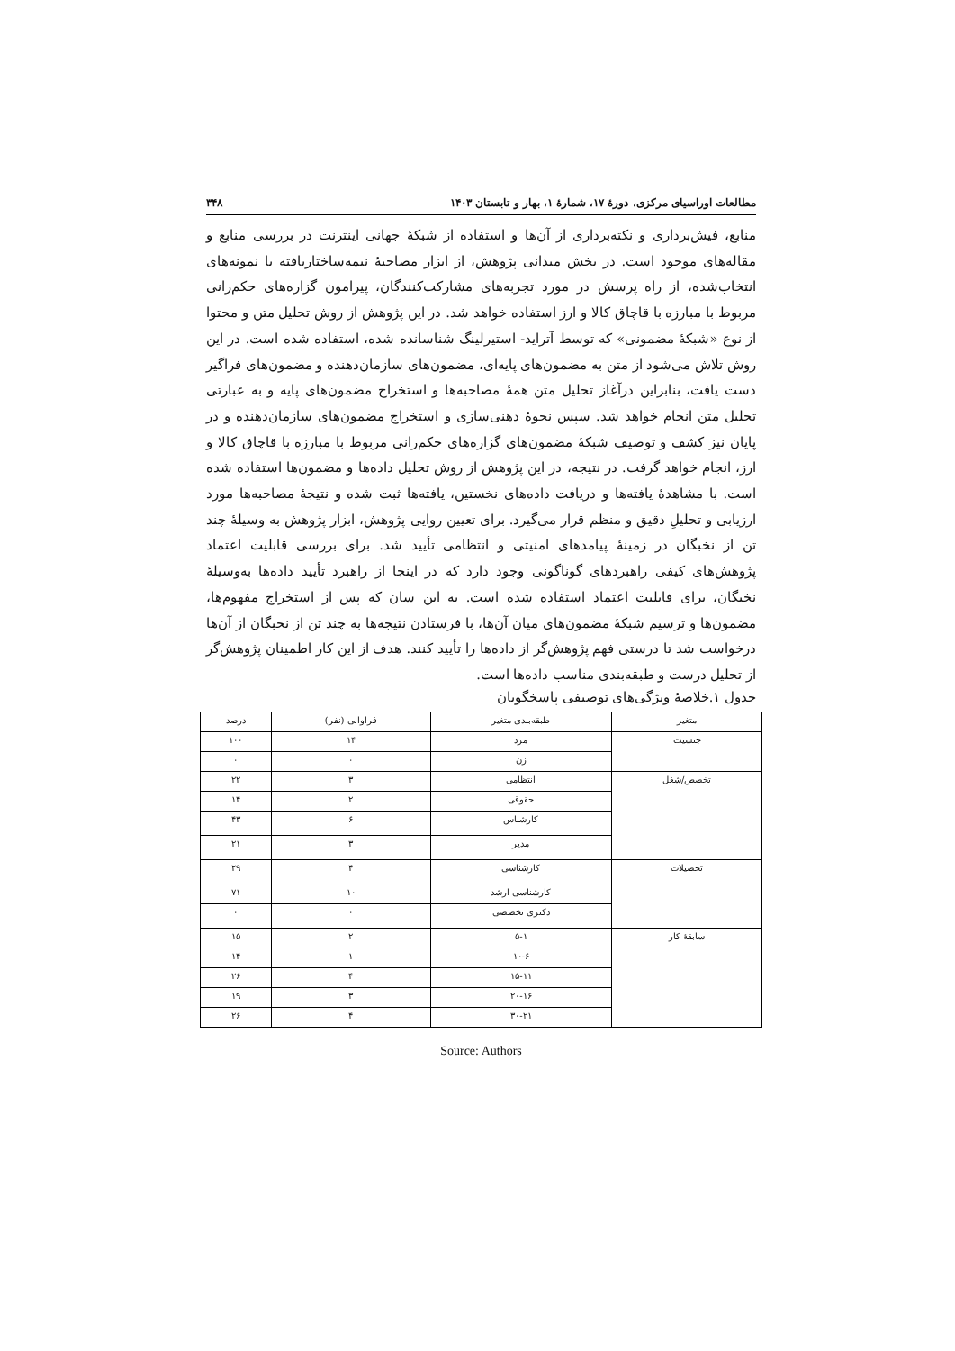مطالعات اوراسیای مرکزی، دورهٔ ۱۷، شمارهٔ ۱، بهار و تابستان ۱۴۰۳ ۳۴۸
منابع، فیش‌برداری و نکته‌برداری از آن‌ها و استفاده از شبکهٔ جهانی اینترنت در بررسی منابع و مقاله‌های موجود است. در بخش میدانی پژوهش، از ابزار مصاحبهٔ نیمه‌ساختاریافته با نمونه‌های انتخاب‌شده، از راه پرسش در مورد تجربه‌های مشارکت‌کنندگان، پیرامون گزاره‌های حکم‌رانی مربوط با مبارزه با قاچاق کالا و ارز استفاده خواهد شد. در این پژوهش از روش تحلیل متن و محتوا از نوع «شبکهٔ مضمونی» که توسط آترايد- استيرلينگ شناسانده شده، استفاده شده است. در این روش تلاش می‌شود از متن به مضمون‌های پایه‌ای، مضمون‌های سازمان‌دهنده و مضمون‌های فراگیر دست یافت، بنابراین درآغاز تحلیل متن همهٔ مصاحبه‌ها و استخراج مضمون‌های پایه و به عبارتی تحلیل متن انجام خواهد شد. سپس نحوهٔ ذهنی‌سازی و استخراج مضمون‌های سازمان‌دهنده و در پایان نیز کشف و توصیف شبکهٔ مضمون‌های گزاره‌های حکم‌رانی مربوط با مبارزه با قاچاق کالا و ارز، انجام خواهد گرفت. در نتیجه، در این پژوهش از روش تحلیل داده‌ها و مضمون‌ها استفاده شده است. با مشاهدهٔ یافته‌ها و دریافت داده‌های نخستین، یافته‌ها ثبت شده و نتیجهٔ مصاحبه‌ها مورد ارزیابی و تحلیلِ دقیق و منظم قرار می‌گیرد. برای تعیین روایی پژوهش، ابزار پژوهش به وسیلهٔ چند تن از نخبگان در زمینهٔ پیامدهای امنیتی و انتظامی تأیید شد. برای بررسی قابلیت اعتماد پژوهش‌های کیفی راهبردهای گوناگونی وجود دارد که در اینجا از راهبرد تأیید داده‌ها به‌وسیلهٔ نخبگان، برای قابلیت اعتماد استفاده شده است. به این سان که پس از استخراج مفهوم‌ها، مضمون‌ها و ترسیم شبکهٔ مضمون‌های میان آن‌ها، با فرستادن نتیجه‌ها به چند تن از نخبگان از آن‌ها درخواست شد تا درستی فهم پژوهش‌گر از داده‌ها را تأیید کنند. هدف از این کار اطمینان پژوهش‌گر از تحلیل درست و طبقه‌بندی مناسب داده‌ها است.
جدول ۱.خلاصهٔ ویژگی‌های توصیفی پاسخگویان
| متغیر | طبقه‌بندی متغیر | فراوانی (نفر) | درصد |
| --- | --- | --- | --- |
| جنسیت | مرد | ۱۴ | ۱۰۰ |
| | زن | ۰ | ۰ |
| تخصص/شغل | انتظامی | ۳ | ۲۲ |
| | حقوقی | ۲ | ۱۴ |
| | کارشناس | ۶ | ۴۳ |
| | مدیر | ۳ | ۲۱ |
| تحصیلات | کارشناسی | ۴ | ۲۹ |
| | کارشناسی ارشد | ۱۰ | ۷۱ |
| | دکتری تخصصی | ۰ | ۰ |
| سابقهٔ کار | ۵-۱ | ۲ | ۱۵ |
| | ۱۰-۶ | ۱ | ۱۴ |
| | ۱۵-۱۱ | ۴ | ۲۶ |
| | ۲۰-۱۶ | ۳ | ۱۹ |
| | ۳۰-۲۱ | ۴ | ۲۶ |
Source: Authors